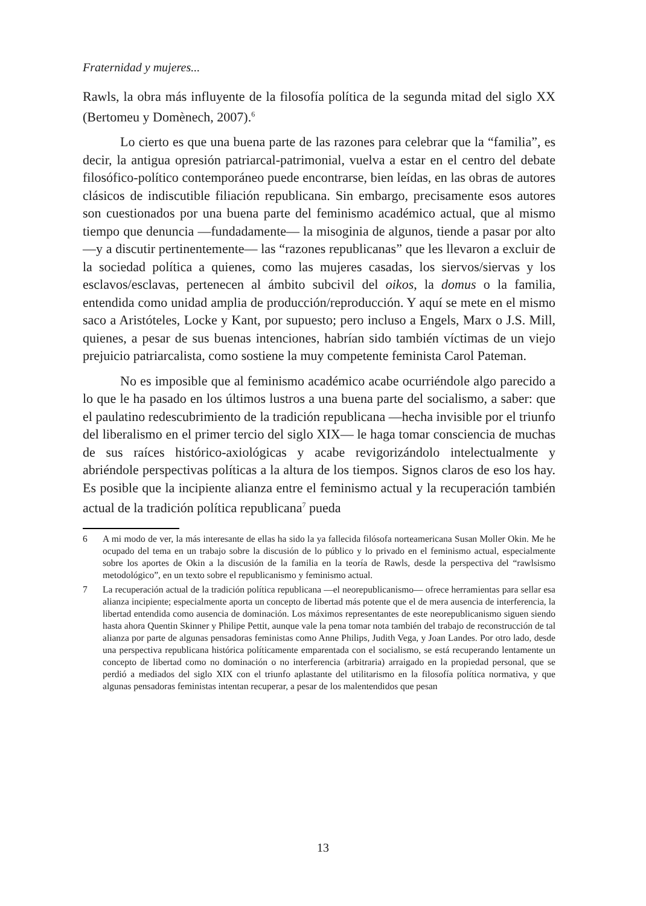Fraternidad y mujeres...
Rawls, la obra más influyente de la filosofía política de la segunda mitad del siglo XX (Bertomeu y Domènech, 2007).<sup>6</sup>
Lo cierto es que una buena parte de las razones para celebrar que la “familia”, es decir, la antigua opresión patriarcal-patrimonial, vuelva a estar en el centro del debate filosófico-político contemporáneo puede encontrarse, bien leídas, en las obras de autores clásicos de indiscutible filiación republicana. Sin embargo, precisamente esos autores son cuestionados por una buena parte del feminismo académico actual, que al mismo tiempo que denuncia —fundadamente— la misoginia de algunos, tiende a pasar por alto —y a discutir pertinentemente— las “razones republicanas” que les llevaron a excluir de la sociedad política a quienes, como las mujeres casadas, los siervos/siervas y los esclavos/esclavas, pertenecen al ámbito subcivil del oikos, la domus o la familia, entendida como unidad amplia de producción/reproducción. Y aquí se mete en el mismo saco a Aristóteles, Locke y Kant, por supuesto; pero incluso a Engels, Marx o J.S. Mill, quienes, a pesar de sus buenas intenciones, habrían sido también víctimas de un viejo prejuicio patriarcalista, como sostiene la muy competente feminista Carol Pateman.
No es imposible que al feminismo académico acabe ocurriéndole algo parecido a lo que le ha pasado en los últimos lustros a una buena parte del socialismo, a saber: que el paulatino redescubrimiento de la tradición republicana —hecha invisible por el triunfo del liberalismo en el primer tercio del siglo XIX— le haga tomar consciencia de muchas de sus raíces histórico-axiológicas y acabe revigorizándolo intelectualmente y abriéndole perspectivas políticas a la altura de los tiempos. Signos claros de eso los hay. Es posible que la incipiente alianza entre el feminismo actual y la recuperación también actual de la tradición política republicana<sup>7</sup> pueda
6 A mi modo de ver, la más interesante de ellas ha sido la ya fallecida filósofa norteamericana Susan Moller Okin. Me he ocupado del tema en un trabajo sobre la discusión de lo público y lo privado en el feminismo actual, especialmente sobre los aportes de Okin a la discusión de la familia en la teoría de Rawls, desde la perspectiva del “rawlsismo metodológico”, en un texto sobre el republicanismo y feminismo actual.
7 La recuperación actual de la tradición política republicana —el neorepublicanismo— ofrece herramientas para sellar esa alianza incipiente; especialmente aporta un concepto de libertad más potente que el de mera ausencia de interferencia, la libertad entendida como ausencia de dominación. Los máximos representantes de este neorepublicanismo siguen siendo hasta ahora Quentin Skinner y Philipe Pettit, aunque vale la pena tomar nota también del trabajo de reconstrucción de tal alianza por parte de algunas pensadoras feministas como Anne Philips, Judith Vega, y Joan Landes. Por otro lado, desde una perspectiva republicana histórica políticamente emparentada con el socialismo, se está recuperando lentamente un concepto de libertad como no dominación o no interferencia (arbitraria) arraigado en la propiedad personal, que se perdió a mediados del siglo XIX con el triunfo aplastante del utilitarismo en la filosofía política normativa, y que algunas pensadoras feministas intentan recuperar, a pesar de los malentendidos que pesan
13